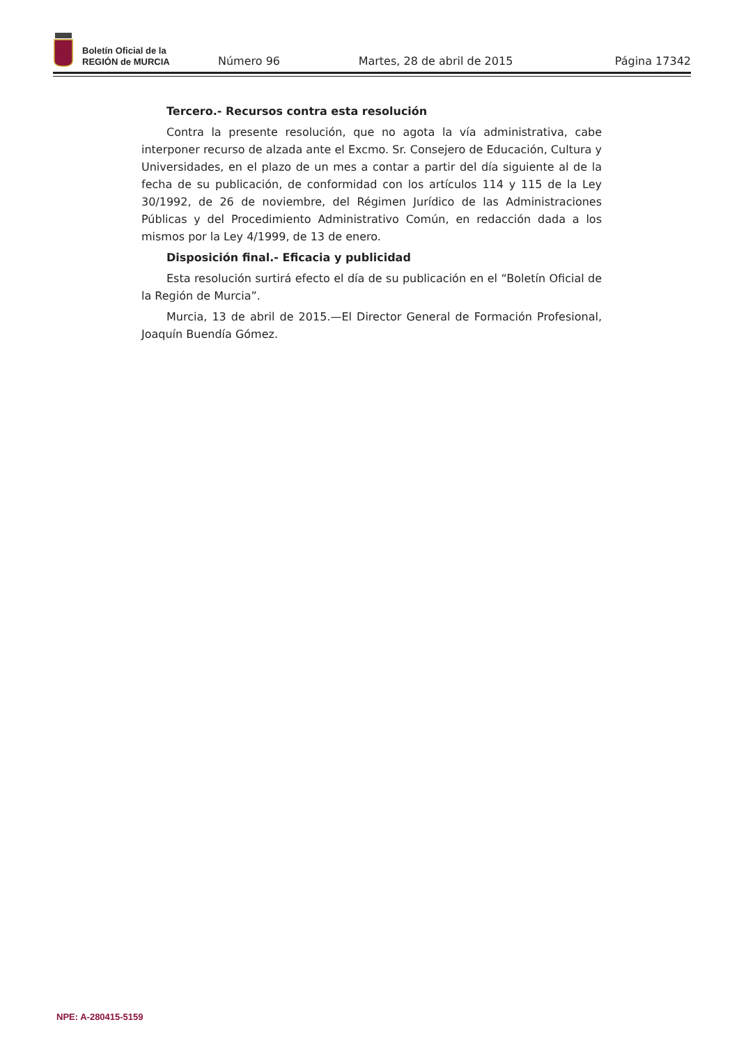Boletín Oficial de la
REGIÓN de MURCIA
Número 96
Martes, 28 de abril de 2015
Página 17342
Tercero.- Recursos contra esta resolución
Contra la presente resolución, que no agota la vía administrativa, cabe interponer recurso de alzada ante el Excmo. Sr. Consejero de Educación, Cultura y Universidades, en el plazo de un mes a contar a partir del día siguiente al de la fecha de su publicación, de conformidad con los artículos 114 y 115 de la Ley 30/1992, de 26 de noviembre, del Régimen Jurídico de las Administraciones Públicas y del Procedimiento Administrativo Común, en redacción dada a los mismos por la Ley 4/1999, de 13 de enero.
Disposición final.- Eficacia y publicidad
Esta resolución surtirá efecto el día de su publicación en el “Boletín Oficial de la Región de Murcia”.
Murcia, 13 de abril de 2015.—El Director General de Formación Profesional, Joaquín Buendía Gómez.
NPE: A-280415-5159